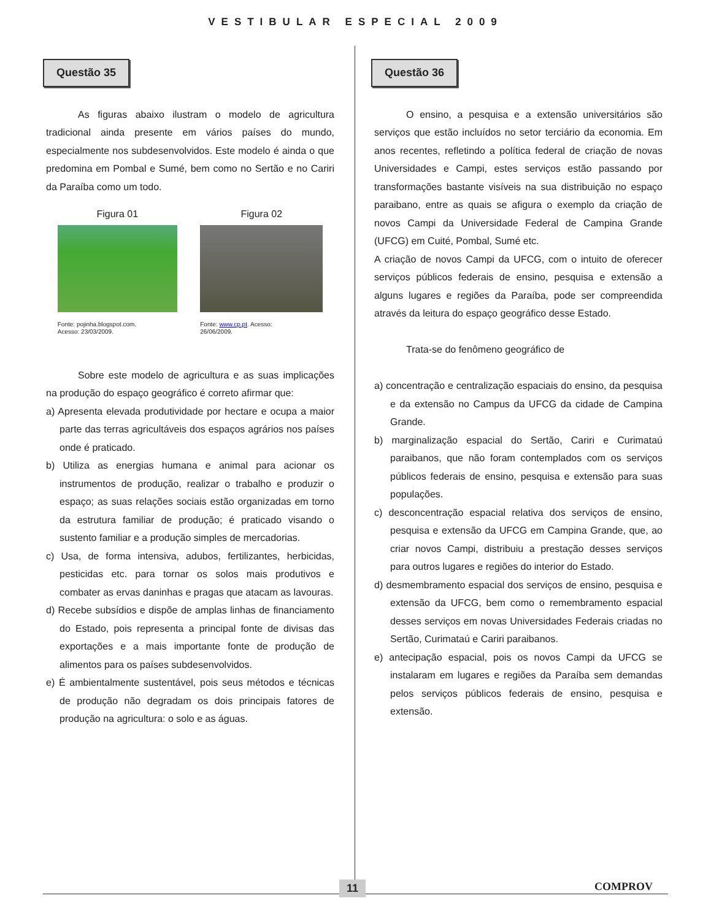VESTIBULAR ESPECIAL 2009
Questão 35
As figuras abaixo ilustram o modelo de agricultura tradicional ainda presente em vários países do mundo, especialmente nos subdesenvolvidos. Este modelo é ainda o que predomina em Pombal e Sumé, bem como no Sertão e no Cariri da Paraíba como um todo.
Figura 01
Fonte: pojinha.blogspot.com.
Acesso: 23/03/2009.
Figura 02
Fonte: www.cp.pt. Acesso:
26/06/2009.
Sobre este modelo de agricultura e as suas implicações na produção do espaço geográfico é correto afirmar que:
a) Apresenta elevada produtividade por hectare e ocupa a maior parte das terras agricultáveis dos espaços agrários nos países onde é praticado.
b) Utiliza as energias humana e animal para acionar os instrumentos de produção, realizar o trabalho e produzir o espaço; as suas relações sociais estão organizadas em torno da estrutura familiar de produção; é praticado visando o sustento familiar e a produção simples de mercadorias.
c) Usa, de forma intensiva, adubos, fertilizantes, herbicidas, pesticidas etc. para tornar os solos mais produtivos e combater as ervas daninhas e pragas que atacam as lavouras.
d) Recebe subsídios e dispõe de amplas linhas de financiamento do Estado, pois representa a principal fonte de divisas das exportações e a mais importante fonte de produção de alimentos para os países subdesenvolvidos.
e) É ambientalmente sustentável, pois seus métodos e técnicas de produção não degradam os dois principais fatores de produção na agricultura: o solo e as águas.
Questão 36
O ensino, a pesquisa e a extensão universitários são serviços que estão incluídos no setor terciário da economia. Em anos recentes, refletindo a política federal de criação de novas Universidades e Campi, estes serviços estão passando por transformações bastante visíveis na sua distribuição no espaço paraibano, entre as quais se afigura o exemplo da criação de novos Campi da Universidade Federal de Campina Grande (UFCG) em Cuité, Pombal, Sumé etc.
A criação de novos Campi da UFCG, com o intuito de oferecer serviços públicos federais de ensino, pesquisa e extensão a alguns lugares e regiões da Paraíba, pode ser compreendida através da leitura do espaço geográfico desse Estado.
Trata-se do fenômeno geográfico de
a) concentração e centralização espaciais do ensino, da pesquisa e da extensão no Campus da UFCG da cidade de Campina Grande.
b) marginalização espacial do Sertão, Cariri e Curimataú paraibanos, que não foram contemplados com os serviços públicos federais de ensino, pesquisa e extensão para suas populações.
c) desconcentração espacial relativa dos serviços de ensino, pesquisa e extensão da UFCG em Campina Grande, que, ao criar novos Campi, distribuiu a prestação desses serviços para outros lugares e regiões do interior do Estado.
d) desmembramento espacial dos serviços de ensino, pesquisa e extensão da UFCG, bem como o remembramento espacial desses serviços em novas Universidades Federais criadas no Sertão, Curimataú e Cariri paraibanos.
e) antecipação espacial, pois os novos Campi da UFCG se instalaram em lugares e regiões da Paraíba sem demandas pelos serviços públicos federais de ensino, pesquisa e extensão.
11 COMPROV